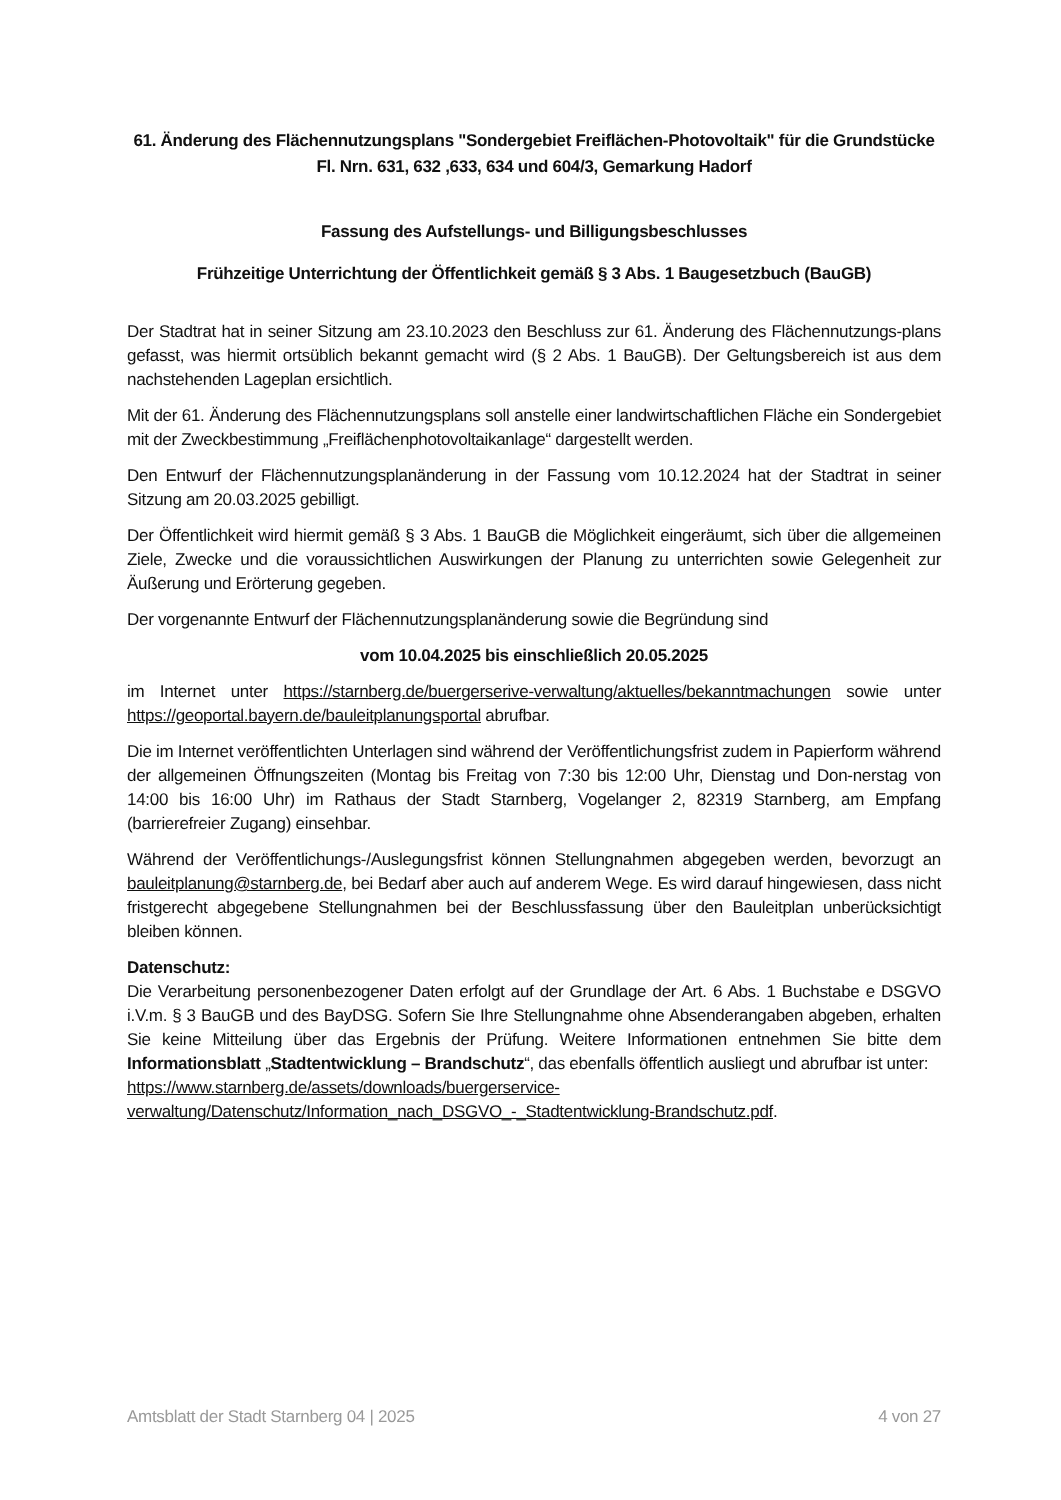61. Änderung des Flächennutzungsplans "Sondergebiet Freiflächen-Photovoltaik" für die Grundstücke Fl. Nrn. 631, 632 ,633, 634 und 604/3, Gemarkung Hadorf
Fassung des Aufstellungs- und Billigungsbeschlusses
Frühzeitige Unterrichtung der Öffentlichkeit gemäß § 3 Abs. 1 Baugesetzbuch (BauGB)
Der Stadtrat hat in seiner Sitzung am 23.10.2023 den Beschluss zur 61. Änderung des Flächennutzungs-plans gefasst, was hiermit ortsüblich bekannt gemacht wird (§ 2 Abs. 1 BauGB). Der Geltungsbereich ist aus dem nachstehenden Lageplan ersichtlich.
Mit der 61. Änderung des Flächennutzungsplans soll anstelle einer landwirtschaftlichen Fläche ein Sondergebiet mit der Zweckbestimmung „Freiflächenphotovoltaikanlage“ dargestellt werden.
Den Entwurf der Flächennutzungsplanänderung in der Fassung vom 10.12.2024 hat der Stadtrat in seiner Sitzung am 20.03.2025 gebilligt.
Der Öffentlichkeit wird hiermit gemäß § 3 Abs. 1 BauGB die Möglichkeit eingeräumt, sich über die allgemeinen Ziele, Zwecke und die voraussichtlichen Auswirkungen der Planung zu unterrichten sowie Gelegenheit zur Äußerung und Erörterung gegeben.
Der vorgenannte Entwurf der Flächennutzungsplanänderung sowie die Begründung sind
vom 10.04.2025 bis einschließlich 20.05.2025
im Internet unter https://starnberg.de/buergerserive-verwaltung/aktuelles/bekanntmachungen sowie unter https://geoportal.bayern.de/bauleitplanungsportal abrufbar.
Die im Internet veröffentlichten Unterlagen sind während der Veröffentlichungsfrist zudem in Papierform während der allgemeinen Öffnungszeiten (Montag bis Freitag von 7:30 bis 12:00 Uhr, Dienstag und Don-nerstag von 14:00 bis 16:00 Uhr) im Rathaus der Stadt Starnberg, Vogelanger 2, 82319 Starnberg, am Empfang (barrierefreier Zugang) einsehbar.
Während der Veröffentlichungs-/Auslegungsfrist können Stellungnahmen abgegeben werden, bevorzugt an bauleitplanung@starnberg.de, bei Bedarf aber auch auf anderem Wege. Es wird darauf hingewiesen, dass nicht fristgerecht abgegebene Stellungnahmen bei der Beschlussfassung über den Bauleitplan unberücksichtigt bleiben können.
Datenschutz:
Die Verarbeitung personenbezogener Daten erfolgt auf der Grundlage der Art. 6 Abs. 1 Buchstabe e DSGVO i.V.m. § 3 BauGB und des BayDSG. Sofern Sie Ihre Stellungnahme ohne Absenderangaben abgeben, erhalten Sie keine Mitteilung über das Ergebnis der Prüfung. Weitere Informationen entnehmen Sie bitte dem Informationsblatt „Stadtentwicklung – Brandschutz“, das ebenfalls öffentlich ausliegt und abrufbar ist unter:
https://www.starnberg.de/assets/downloads/buergerservice-
verwaltung/Datenschutz/Information_nach_DSGVO_-_Stadtentwicklung-Brandschutz.pdf.
Amtsblatt der Stadt Starnberg 04 | 2025 4 von 27